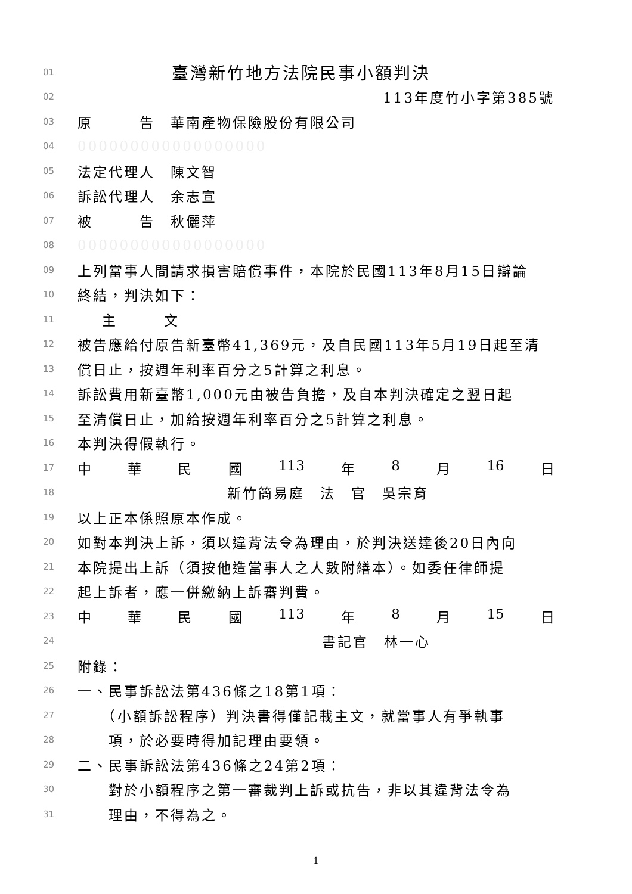01 臺灣新竹地方法院民事小額判決
02 113年度竹小字第385號
03 原　　　告　華南產物保險股份有限公司
04 000000000000000000
05 法定代理人　陳文智
06 訴訟代理人　余志宣
07 被　　　告　秋儷萍
08 000000000000000000
09 上列當事人間請求損害賠償事件，本院於民國113年8月15日辯論
10 終結，判決如下：
11 主　　　文
12 被告應給付原告新臺幣41,369元，及自民國113年5月19日起至清
13 償日止，按週年利率百分之5計算之利息。
14 訴訟費用新臺幣1,000元由被告負擔，及自本判決確定之翌日起
15 至清償日止，加給按週年利率百分之5計算之利息。
16 本判決得假執行。
17 中 華 民 國 113 年 8 月 16 日
18 新竹簡易庭　法　官　吳宗育
19 以上正本係照原本作成。
20 如對本判決上訴，須以違背法令為理由，於判決送達後20日內向
21 本院提出上訴（須按他造當事人之人數附繕本）。如委任律師提
22 起上訴者，應一併繳納上訴審判費。
23 中 華 民 國 113 年 8 月 15 日
24 書記官　林一心
25 附錄：
26 一、民事訴訟法第436條之18第1項：
27　　（小額訴訟程序）判決書得僅記載主文，就當事人有爭執事
28　　項，於必要時得加記理由要領。
29 二、民事訴訟法第436條之24第2項：
30　　對於小額程序之第一審裁判上訴或抗告，非以其違背法令為
31　　理由，不得為之。
1